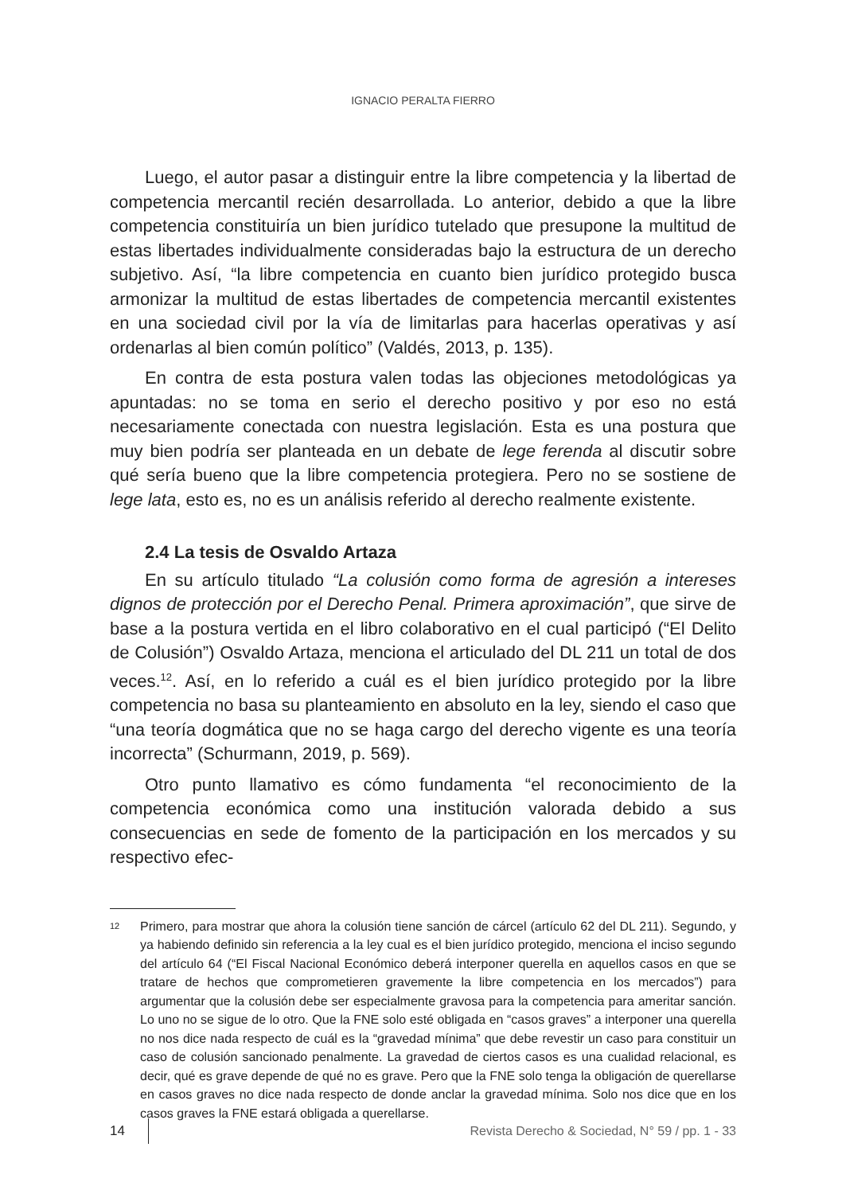IGNACIO PERALTA FIERRO
Luego, el autor pasar a distinguir entre la libre competencia y la libertad de competencia mercantil recién desarrollada. Lo anterior, debido a que la libre competencia constituiría un bien jurídico tutelado que presupone la multitud de estas libertades individualmente consideradas bajo la estructura de un derecho subjetivo. Así, “la libre competencia en cuanto bien jurídico protegido busca armonizar la multitud de estas libertades de competencia mercantil existentes en una sociedad civil por la vía de limitarlas para hacerlas operativas y así ordenarlas al bien común político” (Valdés, 2013, p. 135).
En contra de esta postura valen todas las objeciones metodológicas ya apuntadas: no se toma en serio el derecho positivo y por eso no está necesariamente conectada con nuestra legislación. Esta es una postura que muy bien podría ser planteada en un debate de lege ferenda al discutir sobre qué sería bueno que la libre competencia protegiera. Pero no se sostiene de lege lata, esto es, no es un análisis referido al derecho realmente existente.
2.4 La tesis de Osvaldo Artaza
En su artículo titulado “La colusión como forma de agresión a intereses dignos de protección por el Derecho Penal. Primera aproximación”, que sirve de base a la postura vertida en el libro colaborativo en el cual participó (“El Delito de Colusión”) Osvaldo Artaza, menciona el articulado del DL 211 un total de dos veces.<sup>12</sup>. Así, en lo referido a cuál es el bien jurídico protegido por la libre competencia no basa su planteamiento en absoluto en la ley, siendo el caso que “una teoría dogmática que no se haga cargo del derecho vigente es una teoría incorrecta” (Schurmann, 2019, p. 569).
Otro punto llamativo es cómo fundamenta “el reconocimiento de la competencia económica como una institución valorada debido a sus consecuencias en sede de fomento de la participación en los mercados y su respectivo efec-
12 Primero, para mostrar que ahora la colusión tiene sanción de cárcel (artículo 62 del DL 211). Segundo, y ya habiendo definido sin referencia a la ley cual es el bien jurídico protegido, menciona el inciso segundo del artículo 64 (“El Fiscal Nacional Económico deberá interponer querella en aquellos casos en que se tratare de hechos que comprometieren gravemente la libre competencia en los mercados”) para argumentar que la colusión debe ser especialmente gravosa para la competencia para ameritar sanción. Lo uno no se sigue de lo otro. Que la FNE solo esté obligada en “casos graves” a interponer una querella no nos dice nada respecto de cuál es la “gravedad mínima” que debe revestir un caso para constituir un caso de colusión sancionado penalmente. La gravedad de ciertos casos es una cualidad relacional, es decir, qué es grave depende de qué no es grave. Pero que la FNE solo tenga la obligación de querellarse en casos graves no dice nada respecto de donde anclar la gravedad mínima. Solo nos dice que en los casos graves la FNE estará obligada a querellarse.
14 Revista Derecho & Sociedad, N° 59 / pp. 1 - 33